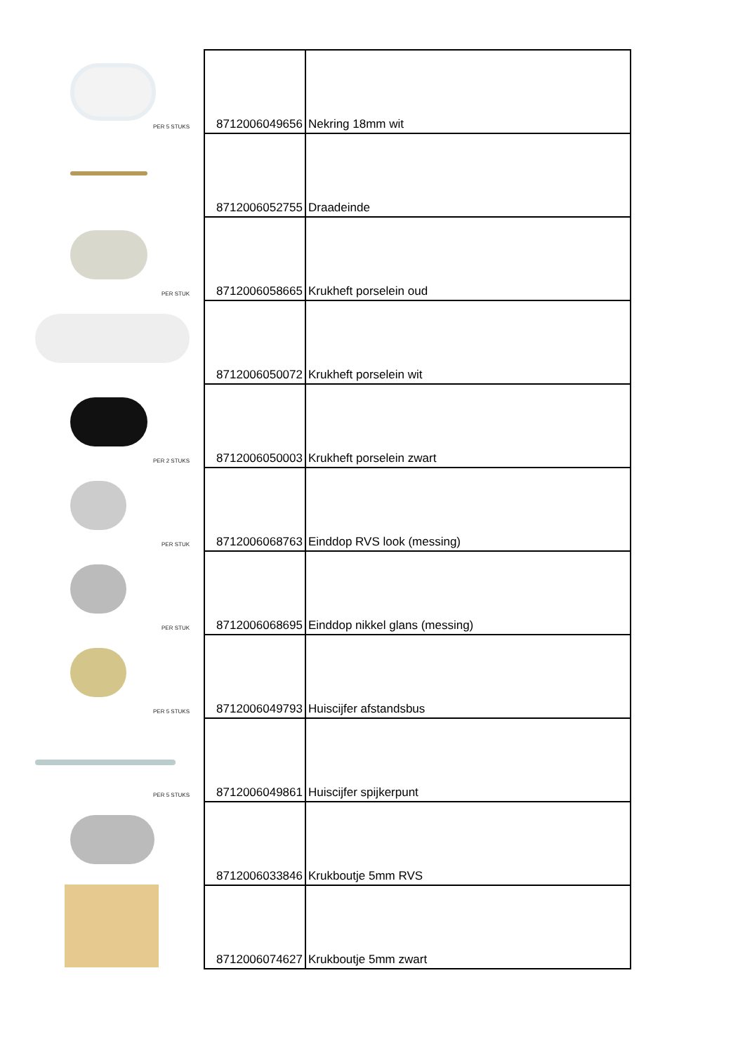PER 5 STUKS
PER STUK
PER 2 STUKS
PER STUK
PER STUK
PER 5 STUKS
PER 5 STUKS
| 8712006049656 | Nekring 18mm wit |
| 8712006052755 | Draadeinde |
| 8712006058665 | Krukheft porselein oud |
| 8712006050072 | Krukheft porselein wit |
| 8712006050003 | Krukheft porselein zwart |
| 8712006068763 | Einddop RVS look (messing) |
| 8712006068695 | Einddop nikkel glans (messing) |
| 8712006049793 | Huiscijfer afstandsbus |
| 8712006049861 | Huiscijfer spijkerpunt |
| 8712006033846 | Krukboutje 5mm RVS |
| 8712006074627 | Krukboutje 5mm zwart |